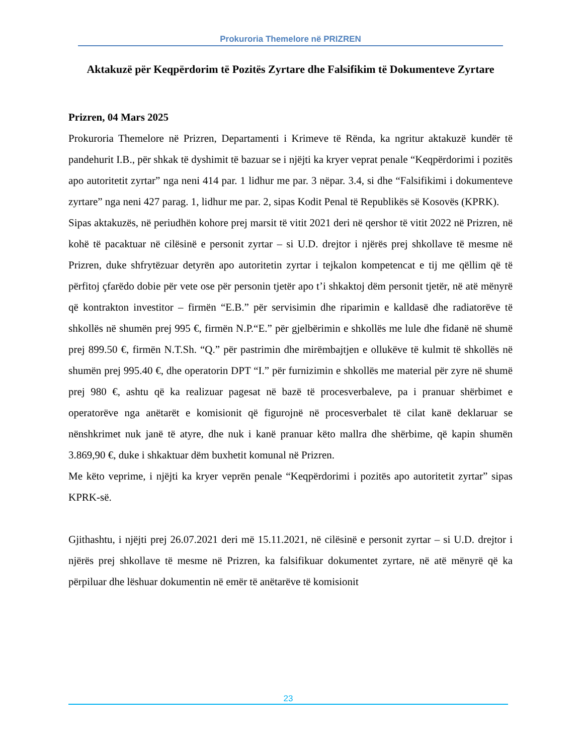Prokuroria Themelore në PRIZREN
Aktakuzë për Keqpërdorim të Pozitës Zyrtare dhe Falsifikim të Dokumenteve Zyrtare
Prizren, 04 Mars 2025
Prokuroria Themelore në Prizren, Departamenti i Krimeve të Rënda, ka ngritur aktakuzë kundër të pandehurit I.B., për shkak të dyshimit të bazuar se i njëjti ka kryer veprat penale “Keqpërdorimi i pozitës apo autoritetit zyrtar” nga neni 414 par. 1 lidhur me par. 3 nëpar. 3.4, si dhe “Falsifikimi i dokumenteve zyrtare” nga neni 427 parag. 1, lidhur me par. 2, sipas Kodit Penal të Republikës së Kosovës (KPRK).
Sipas aktakuzës, në periudhën kohore prej marsit të vitit 2021 deri në qershor të vitit 2022 në Prizren, në kohë të pacaktuar në cilësinë e personit zyrtar – si U.D. drejtor i njërës prej shkollave të mesme në Prizren, duke shfrytëzuar detyrën apo autoritetin zyrtar i tejkalon kompetencat e tij me qëllim që të përfitoj çfarëdo dobie për vete ose për personin tjetër apo t’i shkaktoj dëm personit tjetër, në atë mënyrë që kontrakton investitor – firmën “E.B.” për servisimin dhe riparimin e kalldasë dhe radiatorëve të shkollës në shumën prej 995 €, firmën N.P.“E.” për gjelbërimin e shkollës me lule dhe fidanë në shumë prej 899.50 €, firmën N.T.Sh. “Q.” për pastrimin dhe mirëmbajtjen e ollukëve të kulmit të shkollës në shumën prej 995.40 €, dhe operatorin DPT “I.” për furnizimin e shkollës me material për zyre në shumë prej 980 €, ashtu që ka realizuar pagesat në bazë të procesverbaleve, pa i pranuar shërbimet e operatorëve nga anëtarët e komisionit që figurojnë në procesverbalet të cilat kanë deklaruar se nënshkrimet nuk janë të atyre, dhe nuk i kanë pranuar këto mallra dhe shërbime, që kapin shumën 3.869,90 €, duke i shkaktuar dëm buxhetit komunal në Prizren.
Me këto veprime, i njëjti ka kryer veprën penale “Keqpërdorimi i pozitës apo autoritetit zyrtar” sipas KPRK-së.
Gjithashtu, i njëjti prej 26.07.2021 deri më 15.11.2021, në cilësinë e personit zyrtar – si U.D. drejtor i njërës prej shkollave të mesme në Prizren, ka falsifikuar dokumentet zyrtare, në atë mënyrë që ka përpiluar dhe lëshuar dokumentin në emër të anëtarëve të komisionit
23